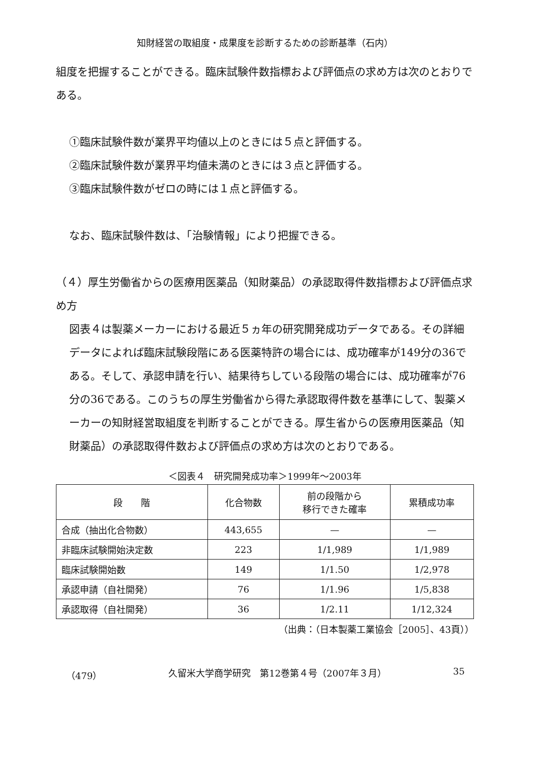知財経営の取組度・成果度を診断するための診断基準（石内）
組度を把握することができる。臨床試験件数指標および評価点の求め方は次のとおりである。
①臨床試験件数が業界平均値以上のときには５点と評価する。
②臨床試験件数が業界平均値未満のときには３点と評価する。
③臨床試験件数がゼロの時には１点と評価する。
なお、臨床試験件数は、「治験情報」により把握できる。
（４）厚生労働省からの医療用医薬品（知財薬品）の承認取得件数指標および評価点求め方
図表４は製薬メーカーにおける最近５ヵ年の研究開発成功データである。その詳細データによれば臨床試験段階にある医薬特許の場合には、成功確率が149分の36である。そして、承認申請を行い、結果待ちしている段階の場合には、成功確率が76分の36である。このうちの厚生労働省から得た承認取得件数を基準にして、製薬メーカーの知財経営取組度を判断することができる。厚生省からの医療用医薬品（知財薬品）の承認取得件数および評価点の求め方は次のとおりである。
＜図表４　研究開発成功率＞1999年～2003年
| 段 階 | 化合物数 | 前の段階から 移行できた確率 | 累積成功率 |
| --- | --- | --- | --- |
| 合成（抽出化合物数） | 443,655 | — | — |
| 非臨床試験開始決定数 | 223 | 1/1,989 | 1/1,989 |
| 臨床試験開始数 | 149 | 1/1.50 | 1/2,978 |
| 承認申請（自社開発） | 76 | 1/1.96 | 1/5,838 |
| 承認取得（自社開発） | 36 | 1/2.11 | 1/12,324 |
（出典：（日本製薬工業協会［2005］、43頁））
（479） 久留米大学商学研究　第12巻第４号（2007年３月） 35